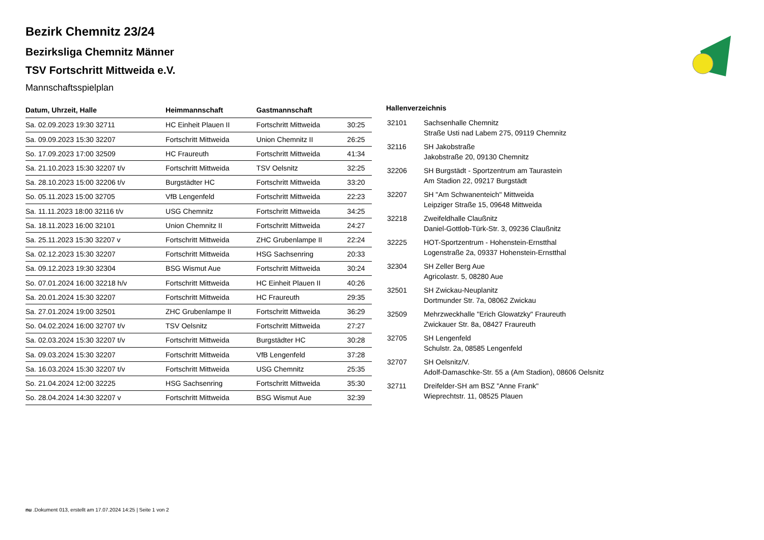Bezirk Chemnitz 23/24
Bezirksliga Chemnitz Männer
TSV Fortschritt Mittweida e.V.
Mannschaftsspielplan
| Datum, Uhrzeit, Halle | Heimmannschaft | Gastmannschaft | |
| --- | --- | --- | --- |
| Sa. 02.09.2023 19:30 32711 | HC Einheit Plauen II | Fortschritt Mittweida | 30:25 |
| Sa. 09.09.2023 15:30 32207 | Fortschritt Mittweida | Union Chemnitz II | 26:25 |
| So. 17.09.2023 17:00 32509 | HC Fraureuth | Fortschritt Mittweida | 41:34 |
| Sa. 21.10.2023 15:30 32207 t/v | Fortschritt Mittweida | TSV Oelsnitz | 32:25 |
| Sa. 28.10.2023 15:00 32206 t/v | Burgstädter HC | Fortschritt Mittweida | 33:20 |
| So. 05.11.2023 15:00 32705 | VfB Lengenfeld | Fortschritt Mittweida | 22:23 |
| Sa. 11.11.2023 18:00 32116 t/v | USG Chemnitz | Fortschritt Mittweida | 34:25 |
| Sa. 18.11.2023 16:00 32101 | Union Chemnitz II | Fortschritt Mittweida | 24:27 |
| Sa. 25.11.2023 15:30 32207 v | Fortschritt Mittweida | ZHC Grubenlampe II | 22:24 |
| Sa. 02.12.2023 15:30 32207 | Fortschritt Mittweida | HSG Sachsenring | 20:33 |
| Sa. 09.12.2023 19:30 32304 | BSG Wismut Aue | Fortschritt Mittweida | 30:24 |
| So. 07.01.2024 16:00 32218 h/v | Fortschritt Mittweida | HC Einheit Plauen II | 40:26 |
| Sa. 20.01.2024 15:30 32207 | Fortschritt Mittweida | HC Fraureuth | 29:35 |
| Sa. 27.01.2024 19:00 32501 | ZHC Grubenlampe II | Fortschritt Mittweida | 36:29 |
| So. 04.02.2024 16:00 32707 t/v | TSV Oelsnitz | Fortschritt Mittweida | 27:27 |
| Sa. 02.03.2024 15:30 32207 t/v | Fortschritt Mittweida | Burgstädter HC | 30:28 |
| Sa. 09.03.2024 15:30 32207 | Fortschritt Mittweida | VfB Lengenfeld | 37:28 |
| Sa. 16.03.2024 15:30 32207 t/v | Fortschritt Mittweida | USG Chemnitz | 25:35 |
| So. 21.04.2024 12:00 32225 | HSG Sachsenring | Fortschritt Mittweida | 35:30 |
| So. 28.04.2024 14:30 32207 v | Fortschritt Mittweida | BSG Wismut Aue | 32:39 |
Hallenverzeichnis
| 32101 | Sachsenhalle Chemnitz |
| | Straße Usti nad Labem 275, 09119 Chemnitz |
| 32116 | SH Jakobstraße |
| | Jakobstraße 20, 09130 Chemnitz |
| 32206 | SH Burgstädt - Sportzentrum am Taurastein |
| | Am Stadion 22, 09217 Burgstädt |
| 32207 | SH "Am Schwanenteich" Mittweida |
| | Leipziger Straße 15, 09648 Mittweida |
| 32218 | Zweifeldhalle Claußnitz |
| | Daniel-Gottlob-Türk-Str. 3, 09236 Claußnitz |
| 32225 | HOT-Sportzentrum - Hohenstein-Ernstthal |
| | Logenstraße 2a, 09337 Hohenstein-Ernstthal |
| 32304 | SH Zeller Berg Aue |
| | Agricolastr. 5, 08280 Aue |
| 32501 | SH Zwickau-Neuplanitz |
| | Dortmunder Str. 7a, 08062 Zwickau |
| 32509 | Mehrzweckhalle "Erich Glowatzky" Fraureuth |
| | Zwickauer Str. 8a, 08427 Fraureuth |
| 32705 | SH Lengenfeld |
| | Schulstr. 2a, 08585 Lengenfeld |
| 32707 | SH Oelsnitz/V. |
| | Adolf-Damaschke-Str. 55 a (Am Stadion), 08606 Oelsnitz |
| 32711 | Dreifelder-SH am BSZ "Anne Frank" |
| | Wieprechtstr. 11, 08525 Plauen |
nu .Dokument 013, erstellt am 17.07.2024 14:25 | Seite 1 von 2